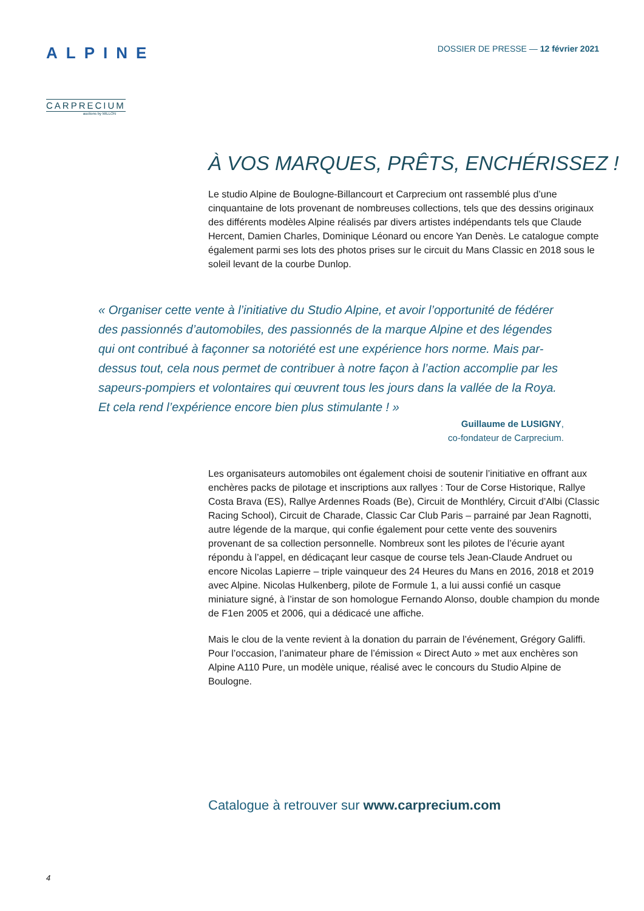ALPINE
CARPRECIUM
auctions by MILLON
DOSSIER DE PRESSE — 12 février 2021
À VOS MARQUES, PRÊTS, ENCHÉRISSEZ !
Le studio Alpine de Boulogne-Billancourt et Carprecium ont rassemblé plus d’une cinquantaine de lots provenant de nombreuses collections, tels que des dessins originaux des différents modèles Alpine réalisés par divers artistes indépendants tels que Claude Hercent, Damien Charles, Dominique Léonard ou encore Yan Denès. Le catalogue compte également parmi ses lots des photos prises sur le circuit du Mans Classic en 2018 sous le soleil levant de la courbe Dunlop.
« Organiser cette vente à l’initiative du Studio Alpine, et avoir l’opportunité de fédérer des passionnés d’automobiles, des passionnés de la marque Alpine et des légendes qui ont contribué à façonner sa notoriété est une expérience hors norme. Mais par-dessus tout, cela nous permet de contribuer à notre façon à l’action accomplie par les sapeurs-pompiers et volontaires qui œuvrent tous les jours dans la vallée de la Roya. Et cela rend l’expérience encore bien plus stimulante ! »
Guillaume de LUSIGNY,
co-fondateur de Carprecium.
Les organisateurs automobiles ont également choisi de soutenir l’initiative en offrant aux enchères packs de pilotage et inscriptions aux rallyes : Tour de Corse Historique, Rallye Costa Brava (ES), Rallye Ardennes Roads (Be), Circuit de Monthléry, Circuit d’Albi (Classic Racing School), Circuit de Charade, Classic Car Club Paris – parrainé par Jean Ragnotti, autre légende de la marque, qui confie également pour cette vente des souvenirs provenant de sa collection personnelle. Nombreux sont les pilotes de l’écurie ayant répondu à l’appel, en dédicaçant leur casque de course tels Jean-Claude Andruet ou encore Nicolas Lapierre – triple vainqueur des 24 Heures du Mans en 2016, 2018 et 2019 avec Alpine. Nicolas Hulkenberg, pilote de Formule 1, a lui aussi confié un casque miniature signé, à l’instar de son homologue Fernando Alonso, double champion du monde de F1en 2005 et 2006, qui a dédicacé une affiche.
Mais le clou de la vente revient à la donation du parrain de l’événement, Grégory Galiffi. Pour l’occasion, l’animateur phare de l’émission « Direct Auto » met aux enchères son Alpine A110 Pure, un modèle unique, réalisé avec le concours du Studio Alpine de Boulogne.
Catalogue à retrouver sur www.carprecium.com
4